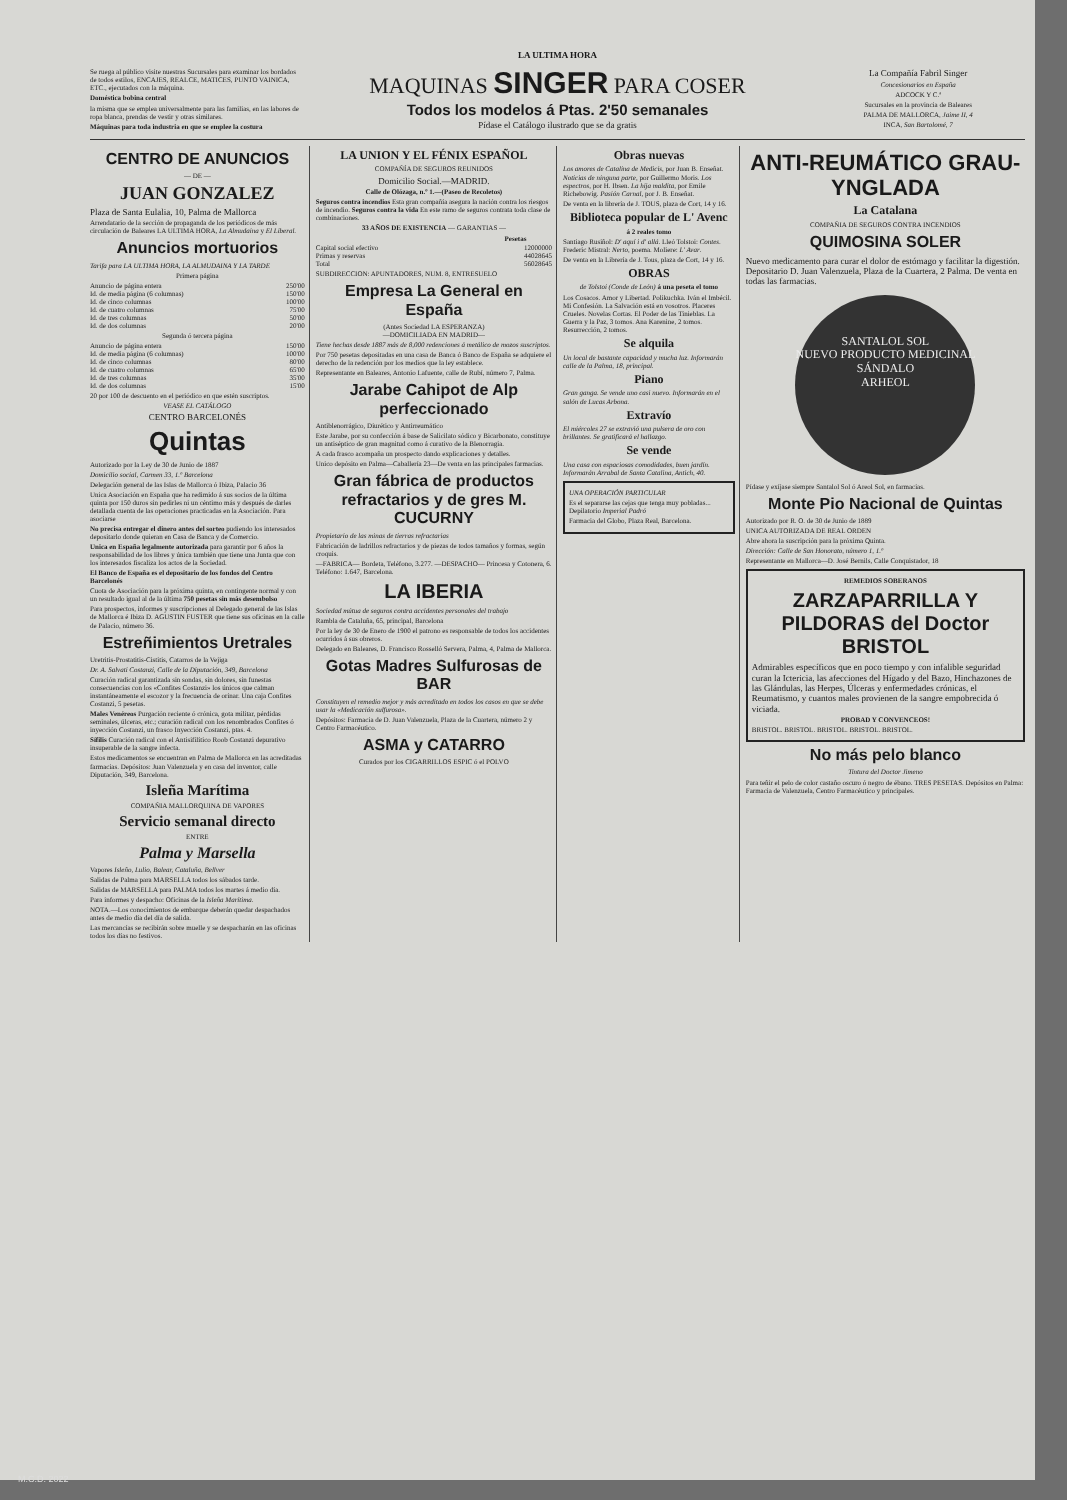LA ULTIMA HORA
Se ruega al público visite nuestras Sucursales para examinar los bordados de todos estilos, ENCAJES, REALCE, MATICES, PUNTO VAINICA, ETC., ejecutados con la máquina.
Doméstica bobina central
la misma que se emplea universalmente para las familias, en las labores de ropa blanca, prendas de vestir y otras similares.
Máquinas para toda industria en que se emplee la costura
MAQUINAS SINGER PARA COSER
Todos los modelos á Ptas. 2'50 semanales
Pídase el Catálogo ilustrado que se da gratis
La Compañía Fabril Singer
Concesionarios en España
ADCOCK Y C.ª
Sucursales en la provincia de Baleares
PALMA DE MALLORCA, Jaime II, 4
INCA, San Bartolomé, 7
CENTRO DE ANUNCIOS
— DE —
JUAN GONZALEZ
Plaza de Santa Eulalia, 10, Palma de Mallorca
Arrendatario de la sección de propaganda de los periódicos de más circulación de Baleares LA ULTIMA HORA, La Almudaina y El Liberal.
Anuncios mortuorios
Tarifa para LA ULTIMA HORA, LA ALMUDAINA Y LA TARDE
Primera página
| Anuncio de página entera | 250'00 |
| Id. de media página (6 columnas) | 150'00 |
| Id. de cinco columnas | 100'00 |
| Id. de cuatro columnas | 75'00 |
| Id. de tres columnas | 50'00 |
| Id. de dos columnas | 20'00 |
Segunda ó tercera página
| Anuncio de página entera | 150'00 |
| Id. de media página (6 columnas) | 100'00 |
| Id. de cinco columnas | 80'00 |
| Id. de cuatro columnas | 65'00 |
| Id. de tres columnas | 35'00 |
| Id. de dos columnas | 15'00 |
20 por 100 de descuento en el periódico en que estén suscriptos.
VEASE EL CATÁLOGO
CENTRO BARCELONÉS
Quintas
Autorizado por la Ley de 30 de Junio de 1887
Domicilio social, Carmen 33, 1.º Barcelona
Delegación general de las Islas de Mallorca ó Ibiza, Palacio 36
Unica Asociación en España que ha redimido á sus socios de la última quinta por 150 duros sin pedirles ni un céntimo más y después de darles detallada cuenta de las operaciones practicadas en la Asociación. Para asociarse
No precisa entregar el dinero antes del sorteo pudiendo los interesados depositarlo donde quieran en Casa de Banca y de Comercio.
Unica en España legalmente autorizada para garantir por 6 años la responsabilidad de los libres y única también que tiene una Junta que con los interesados fiscaliza los actos de la Sociedad.
El Banco de España es el depositario de los fondos del Centro Barcelonés
Cuota de Asociación para la próxima quinta, en contingente normal y con un resultado igual al de la última 750 pesetas sin más desembolso
Para prospectos, informes y suscripciones al Delegado general de las Islas de Mallorca é Ibiza D. AGUSTIN FUSTER que tiene sus oficinas en la calle de Palacio, número 36.
Estreñimientos Uretrales
Uretritis-Prostatitis-Cistitis, Catarros de la Vejiga
Dr. A. Salvati Costanzi, Calle de la Diputación, 349, Barcelona
Curación radical garantizada sin sondas, sin dolores, sin funestas consecuencias con los «Confites Costanzi» los únicos que calman instantáneamente el escozor y la frecuencia de orinar. Una caja Confites Costanzi, 5 pesetas.
Males Venéreos Purgación reciente ó crónica, gota militar, pérdidas seminales, úlceras, etc.; curación radical con los renombrados Confites ó inyección Costanzi, un frasco Inyección Costanzi, ptas. 4.
Sífilis Curación radical con el Antisifilítico Roob Costanzi depurativo insuperable de la sangre infecta.
Estos medicamentos se encuentran en Palma de Mallorca en las acreditadas farmacias. Depósitos: Juan Valenzuela y en casa del inventor, calle Diputación, 349, Barcelona.
Isleña Marítima
COMPAÑIA MALLORQUINA DE VAPORES
Servicio semanal directo
ENTRE
Palma y Marsella
Vapores Isleño, Lulio, Balear, Cataluña, Bellver
Salidas de Palma para MARSELLA todos los sábados tarde.
Salidas de MARSELLA para PALMA todos los martes á medio día.
Para informes y despacho: Oficinas de la Isleña Marítima.
NOTA.—Los conocimientos de embarque deberán quedar despachados antes de medio día del día de salida.
Las mercancías se recibirán sobre muelle y se despacharán en las oficinas todos los días no festivos.
LA UNION Y EL FÉNIX ESPAÑOL
COMPAÑÍA DE SEGUROS REUNIDOS
Domicilio Social.—MADRID.
Calle de Olózaga, n.º 1.—(Paseo de Recoletos)
Seguros contra incendios Esta gran compañía asegura la nación contra los riesgos de incendio. Seguros contra la vida En este ramo de seguros contrata toda clase de combinaciones.
33 AÑOS DE EXISTENCIA — GARANTIAS —
| | Pesetas |
| --- | --- |
| Capital social efectivo | 12000000 |
| Primas y reservas | 44028645 |
| Total | 56028645 |
SUBDIRECCION: APUNTADORES, NUM. 8, ENTRESUELO
Empresa La General en España
(Antes Sociedad LA ESPERANZA)
—DOMICILIADA EN MADRID—
Tiene hechas desde 1887 más de 8,000 redenciones á metálico de mozos suscriptos.
Por 750 pesetas depositadas en una casa de Banca ó Banco de España se adquiere el derecho de la redención por los medios que la ley establece.
Representante en Baleares, Antonio Lafuente, calle de Rubí, número 7, Palma.
Jarabe Cahipot de Alp perfeccionado
Antiblenorrágico, Diurético y Antirreumático
Este Jarabe, por su confección á base de Salicilato sódico y Bicarbonato, constituye un antiséptico de gran magnitud como á curativo de la Blenorragia.
A cada frasco acompaña un prospecto dando explicaciones y detalles.
Unico depósito en Palma—Caballería 23—De venta en las principales farmacias.
Gran fábrica de productos refractarios y de gres M. CUCURNY
Propietario de las minas de tierras refractarias
Fabricación de ladrillos refractarios y de piezas de todos tamaños y formas, según croquis.
—FABRICA— Bordeta, Teléfono, 3.277. —DESPACHO— Princesa y Cotonera, 6. Teléfono: 1.647, Barcelona.
LA IBERIA
Sociedad mútua de seguros contra accidentes personales del trabajo
Rambla de Cataluña, 65, principal, Barcelona
Por la ley de 30 de Enero de 1900 el patrono es responsable de todos los accidentes ocurridos á sus obreros.
Delegado en Baleares, D. Francisco Rosselló Servera, Palma, 4, Palma de Mallorca.
Gotas Madres Sulfurosas de BAR
Constituyen el remedio mejor y más acreditado en todos los casos en que se debe usar la «Medicación sulfurosa».
Depósitos: Farmacia de D. Juan Valenzuela, Plaza de la Cuartera, número 2 y Centro Farmacéutico.
ASMA y CATARRO
Curados por los CIGARRILLOS ESPIC ó el POLVO
Obras nuevas
Los amores de Catalina de Medicis, por Juan B. Enseñat. Noticias de ninguna parte, por Guillermo Moris. Los espectros, por H. Ibsen. La hija maldita, por Emile Richebowig. Pasión Carnal, por J. B. Enseñat.
De venta en la librería de J. TOUS, plaza de Cort, 14 y 16.
Biblioteca popular de L' Avenc
á 2 reales tomo
Santiago Rusiñol: D' aquí i d' allá. Lleó Tolstoi: Contes. Frederic Mistral: Nerto, poema. Moliere: L' Avar.
De venta en la Librería de J. Tous, plaza de Cort, 14 y 16.
OBRAS
de Tolstoi (Conde de León) á una peseta el tomo
Los Cosacos. Amor y Libertad. Polikuchka. Iván el Imbécil. Mi Confesión. La Salvación está en vosotros. Placeres Crueles. Novelas Cortas. El Poder de las Tinieblas. La Guerra y la Paz, 3 tomos. Ana Karenine, 2 tomos. Resurrección, 2 tomos.
Se alquila
Un local de bastante capacidad y mucha luz. Informarán calle de la Palma, 18, principal.
Piano
Gran ganga. Se vende uno casi nuevo. Informarán en el salón de Lucas Arbona.
Extravío
El miércoles 27 se extravió una pulsera de oro con brillantes. Se gratificará el hallazgo.
Se vende
Una casa con espaciosas comodidades, buen jardín. Informarán Arrabal de Santa Catalina, Antich, 40.
UNA OPERACIÓN PARTICULAR
Es el separarse las cejas que tenga muy pobladas... Depilatorio Imperial Padró
Farmacia del Globo, Plaza Real, Barcelona.
ANTI-REUMÁTICO GRAU-YNGLADA
La Catalana
COMPAÑIA DE SEGUROS CONTRA INCENDIOS
QUIMOSINA SOLER
Nuevo medicamento para curar el dolor de estómago y facilitar la digestión. Depositario D. Juan Valenzuela, Plaza de la Cuartera, 2 Palma. De venta en todas las farmacias.
SANTALOL SOL
NUEVO PRODUCTO MEDICINAL
SÁNDALO
ARHEOL
Pídase y exíjase siempre Santalol Sol ó Areol Sol, en farmacias.
Monte Pio Nacional de Quintas
Autorizado por R. O. de 30 de Junio de 1889
UNICA AUTORIZADA DE REAL ORDEN
Abre ahora la suscripción para la próxima Quinta.
Dirección: Calle de San Honorato, número 1, 1.º
Representante en Mallorca—D. José Bernils, Calle Conquistador, 18
REMEDIOS SOBERANOS
ZARZAPARRILLA Y PILDORAS del Doctor BRISTOL
Admirables específicos que en poco tiempo y con infalible seguridad curan la Ictericia, las afecciones del Hígado y del Bazo, Hinchazones de las Glándulas, las Herpes, Úlceras y enfermedades crónicas, el Reumatismo, y cuantos males provienen de la sangre empobrecida ó viciada.
PROBAD Y CONVENCEOS!
BRISTOL. BRISTOL. BRISTOL. BRISTOL. BRISTOL.
No más pelo blanco
Tintura del Doctor Jimeno
Para teñir el pelo de color castaño oscuro ó negro de ébano. TRES PESETAS. Depósitos en Palma: Farmacia de Valenzuela, Centro Farmacéutico y principales.
M.C.D. 2022